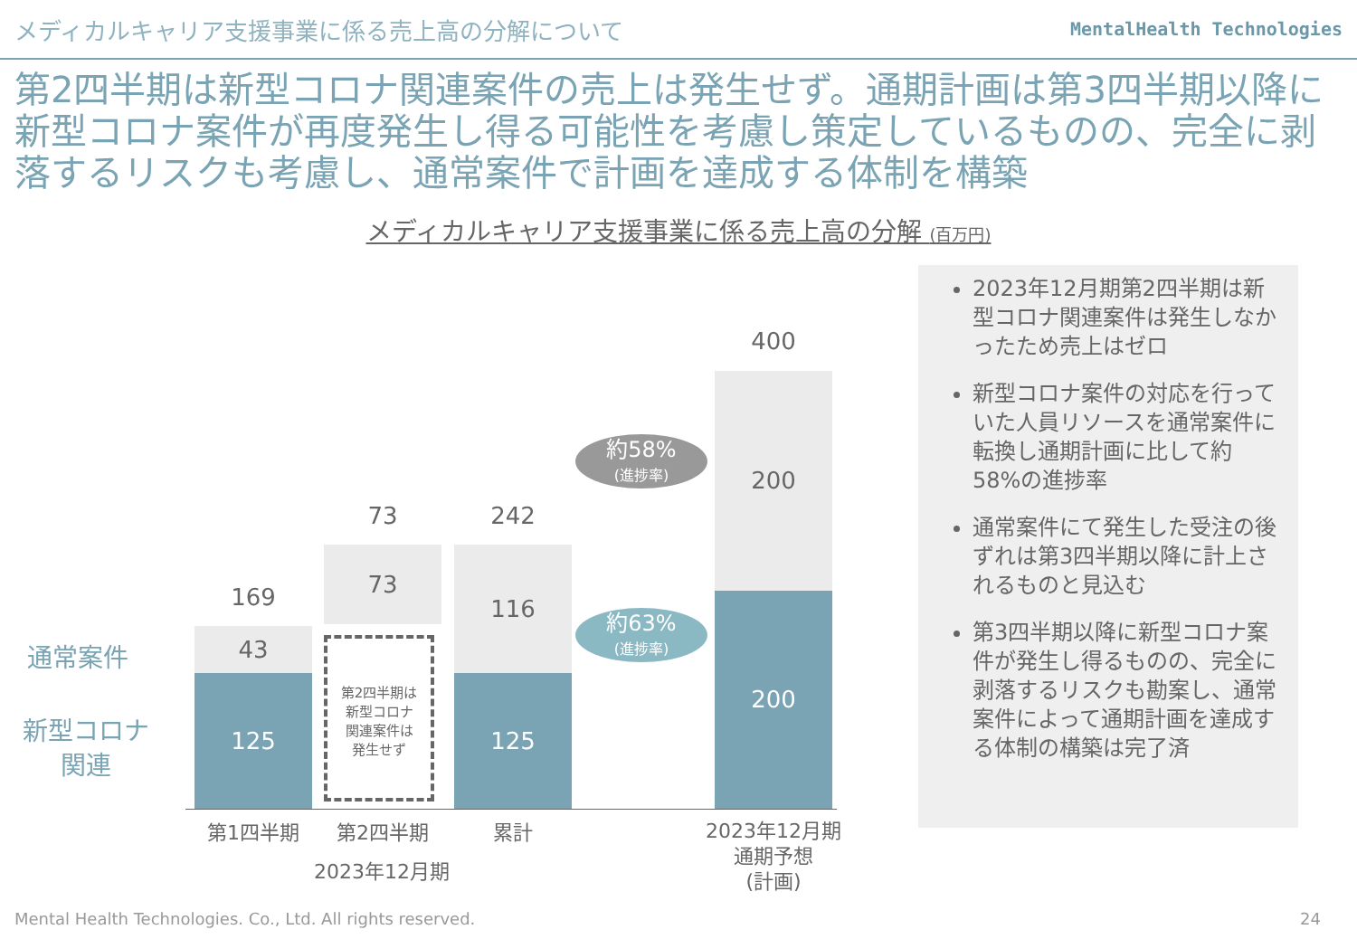メディカルキャリア支援事業に係る売上高の分解について
MentalHealth Technologies
第2四半期は新型コロナ関連案件の売上は発生せず。通期計画は第3四半期以降に新型コロナ案件が再度発生し得る可能性を考慮し策定しているものの、完全に剥落するリスクも考慮し、通常案件で計画を達成する体制を構築
メディカルキャリア支援事業に係る売上高の分解 (百万円)
通常案件
新型コロナ
関連
169
43
125
73
73
第2四半期は
新型コロナ
関連案件は
発生せず
242
116
125
約58%
(進捗率)
約63%
(進捗率)
400
200
200
第1四半期 第2四半期 累計
2023年12月期
2023年12月期
通期予想
(計画)
2023年12月期第2四半期は新型コロナ関連案件は発生しなかったため売上はゼロ
新型コロナ案件の対応を行っていた人員リソースを通常案件に転換し通期計画に比して約58%の進捗率
通常案件にて発生した受注の後ずれは第3四半期以降に計上されるものと見込む
第3四半期以降に新型コロナ案件が発生し得るものの、完全に剥落するリスクも勘案し、通常案件によって通期計画を達成する体制の構築は完了済
Mental Health Technologies. Co., Ltd. All rights reserved.
24